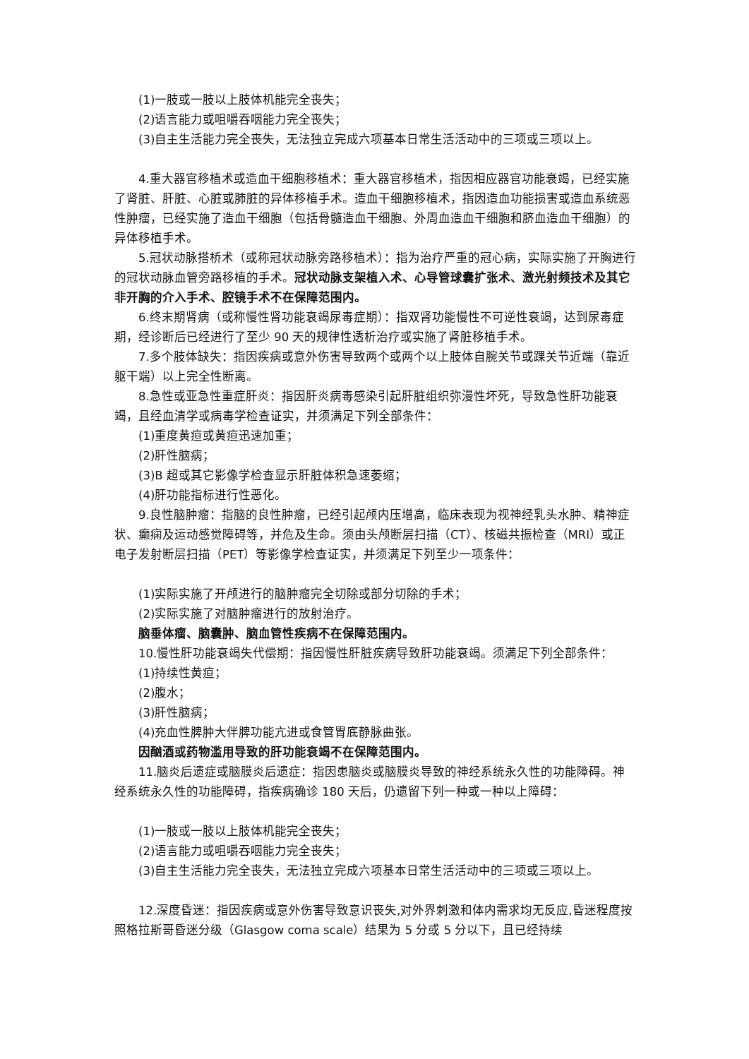(1)一肢或一肢以上肢体机能完全丧失；
(2)语言能力或咀嚼吞咽能力完全丧失；
(3)自主生活能力完全丧失，无法独立完成六项基本日常生活活动中的三项或三项以上。
4.重大器官移植术或造血干细胞移植术：重大器官移植术，指因相应器官功能衰竭，已经实施了肾脏、肝脏、心脏或肺脏的异体移植手术。造血干细胞移植术，指因造血功能损害或造血系统恶性肿瘤，已经实施了造血干细胞（包括骨髓造血干细胞、外周血造血干细胞和脐血造血干细胞）的异体移植手术。
5.冠状动脉搭桥术（或称冠状动脉旁路移植术）：指为治疗严重的冠心病，实际实施了开胸进行的冠状动脉血管旁路移植的手术。冠状动脉支架植入术、心导管球囊扩张术、激光射频技术及其它非开胸的介入手术、腔镜手术不在保障范围内。
6.终末期肾病（或称慢性肾功能衰竭尿毒症期）：指双肾功能慢性不可逆性衰竭，达到尿毒症期，经诊断后已经进行了至少 90 天的规律性透析治疗或实施了肾脏移植手术。
7.多个肢体缺失：指因疾病或意外伤害导致两个或两个以上肢体自腕关节或踝关节近端（靠近躯干端）以上完全性断离。
8.急性或亚急性重症肝炎：指因肝炎病毒感染引起肝脏组织弥漫性坏死，导致急性肝功能衰竭，且经血清学或病毒学检查证实，并须满足下列全部条件：
(1)重度黄疸或黄疸迅速加重；
(2)肝性脑病；
(3)B 超或其它影像学检查显示肝脏体积急速萎缩；
(4)肝功能指标进行性恶化。
9.良性脑肿瘤：指脑的良性肿瘤，已经引起颅内压增高，临床表现为视神经乳头水肿、精神症状、癫痫及运动感觉障碍等，并危及生命。须由头颅断层扫描（CT）、核磁共振检查（MRI）或正电子发射断层扫描（PET）等影像学检查证实，并须满足下列至少一项条件：
(1)实际实施了开颅进行的脑肿瘤完全切除或部分切除的手术；
(2)实际实施了对脑肿瘤进行的放射治疗。
脑垂体瘤、脑囊肿、脑血管性疾病不在保障范围内。
10.慢性肝功能衰竭失代偿期：指因慢性肝脏疾病导致肝功能衰竭。须满足下列全部条件：
(1)持续性黄疸；
(2)腹水；
(3)肝性脑病；
(4)充血性脾肿大伴脾功能亢进或食管胃底静脉曲张。
因酗酒或药物滥用导致的肝功能衰竭不在保障范围内。
11.脑炎后遗症或脑膜炎后遗症：指因患脑炎或脑膜炎导致的神经系统永久性的功能障碍。神经系统永久性的功能障碍，指疾病确诊 180 天后，仍遗留下列一种或一种以上障碍：
(1)一肢或一肢以上肢体机能完全丧失；
(2)语言能力或咀嚼吞咽能力完全丧失；
(3)自主生活能力完全丧失，无法独立完成六项基本日常生活活动中的三项或三项以上。
12.深度昏迷：指因疾病或意外伤害导致意识丧失,对外界刺激和体内需求均无反应,昏迷程度按照格拉斯哥昏迷分级（Glasgow coma scale）结果为 5 分或 5 分以下，且已经持续